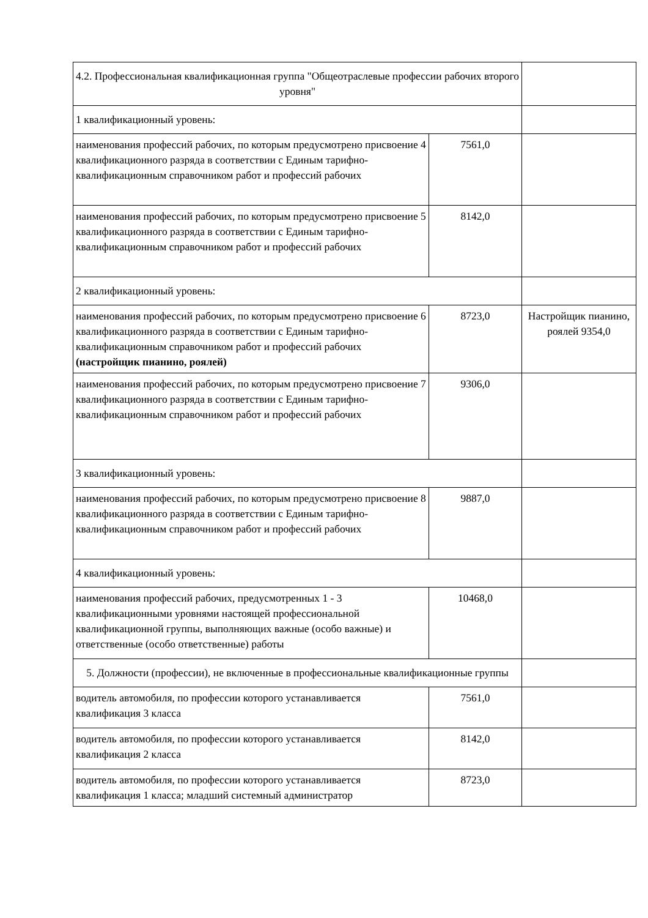| 4.2. Профессиональная квалификационная группа "Общеотраслевые профессии рабочих второго уровня" | | |
| 1 квалификационный уровень: | | |
| наименования профессий рабочих, по которым предусмотрено присвоение 4 квалификационного разряда в соответствии с Единым тарифно-квалификационным справочником работ и профессий рабочих | 7561,0 | |
| наименования профессий рабочих, по которым предусмотрено присвоение 5 квалификационного разряда в соответствии с Единым тарифно-квалификационным справочником работ и профессий рабочих | 8142,0 | |
| 2 квалификационный уровень: | | |
| наименования профессий рабочих, по которым предусмотрено присвоение 6 квалификационного разряда в соответствии с Единым тарифно-квалификационным справочником работ и профессий рабочих (настройщик пианино, роялей) | 8723,0 | Настройщик пианино, роялей 9354,0 |
| наименования профессий рабочих, по которым предусмотрено присвоение 7 квалификационного разряда в соответствии с Единым тарифно-квалификационным справочником работ и профессий рабочих | 9306,0 | |
| 3 квалификационный уровень: | | |
| наименования профессий рабочих, по которым предусмотрено присвоение 8 квалификационного разряда в соответствии с Единым тарифно-квалификационным справочником работ и профессий рабочих | 9887,0 | |
| 4 квалификационный уровень: | | |
| наименования профессий рабочих, предусмотренных 1 - 3 квалификационными уровнями настоящей профессиональной квалификационной группы, выполняющих важные (особо важные) и ответственные (особо ответственные) работы | 10468,0 | |
| 5. Должности (профессии), не включенные в профессиональные квалификационные группы | | |
| водитель автомобиля, по профессии которого устанавливается квалификация 3 класса | 7561,0 | |
| водитель автомобиля, по профессии которого устанавливается квалификация 2 класса | 8142,0 | |
| водитель автомобиля, по профессии которого устанавливается квалификация 1 класса; младший системный администратор | 8723,0 | |